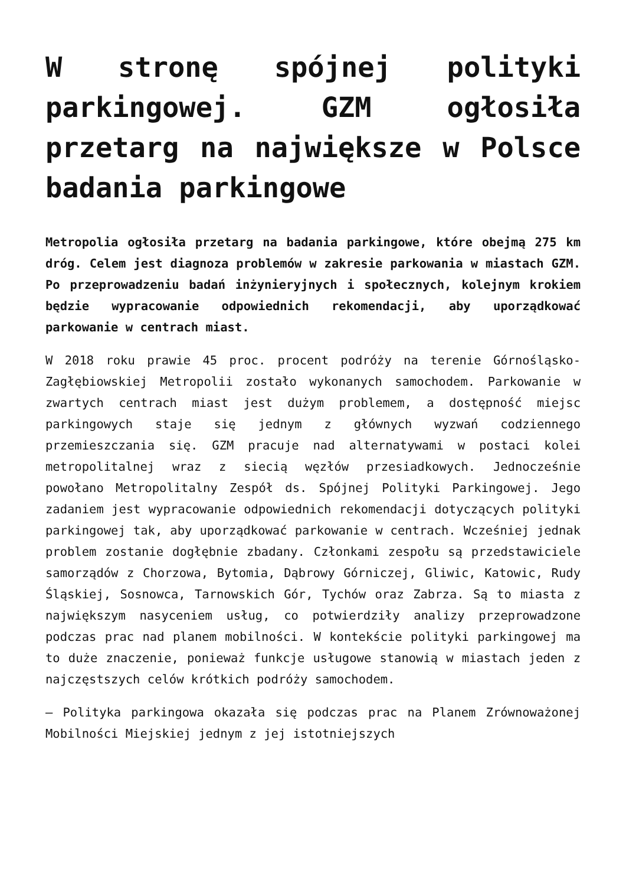W stronę spójnej polityki parkingowej. GZM ogłosiła przetarg na największe w Polsce badania parkingowe
Metropolia ogłosiła przetarg na badania parkingowe, które obejmą 275 km dróg. Celem jest diagnoza problemów w zakresie parkowania w miastach GZM. Po przeprowadzeniu badań inżynieryjnych i społecznych, kolejnym krokiem będzie wypracowanie odpowiednich rekomendacji, aby uporządkować parkowanie w centrach miast.
W 2018 roku prawie 45 proc. procent podróży na terenie Górnośląsko-Zagłębiowskiej Metropolii zostało wykonanych samochodem. Parkowanie w zwartych centrach miast jest dużym problemem, a dostępność miejsc parkingowych staje się jednym z głównych wyzwań codziennego przemieszczania się. GZM pracuje nad alternatywami w postaci kolei metropolitalnej wraz z siecią węzłów przesiadkowych. Jednocześnie powołano Metropolitalny Zespół ds. Spójnej Polityki Parkingowej. Jego zadaniem jest wypracowanie odpowiednich rekomendacji dotyczących polityki parkingowej tak, aby uporządkować parkowanie w centrach. Wcześniej jednak problem zostanie dogłębnie zbadany. Członkami zespołu są przedstawiciele samorządów z Chorzowa, Bytomia, Dąbrowy Górniczej, Gliwic, Katowic, Rudy Śląskiej, Sosnowca, Tarnowskich Gór, Tychów oraz Zabrza. Są to miasta z największym nasyceniem usług, co potwierdziły analizy przeprowadzone podczas prac nad planem mobilności. W kontekście polityki parkingowej ma to duże znaczenie, ponieważ funkcje usługowe stanowią w miastach jeden z najczęstszych celów krótkich podróży samochodem.
– Polityka parkingowa okazała się podczas prac na Planem Zrównoważonej Mobilności Miejskiej jednym z jej istotniejszych